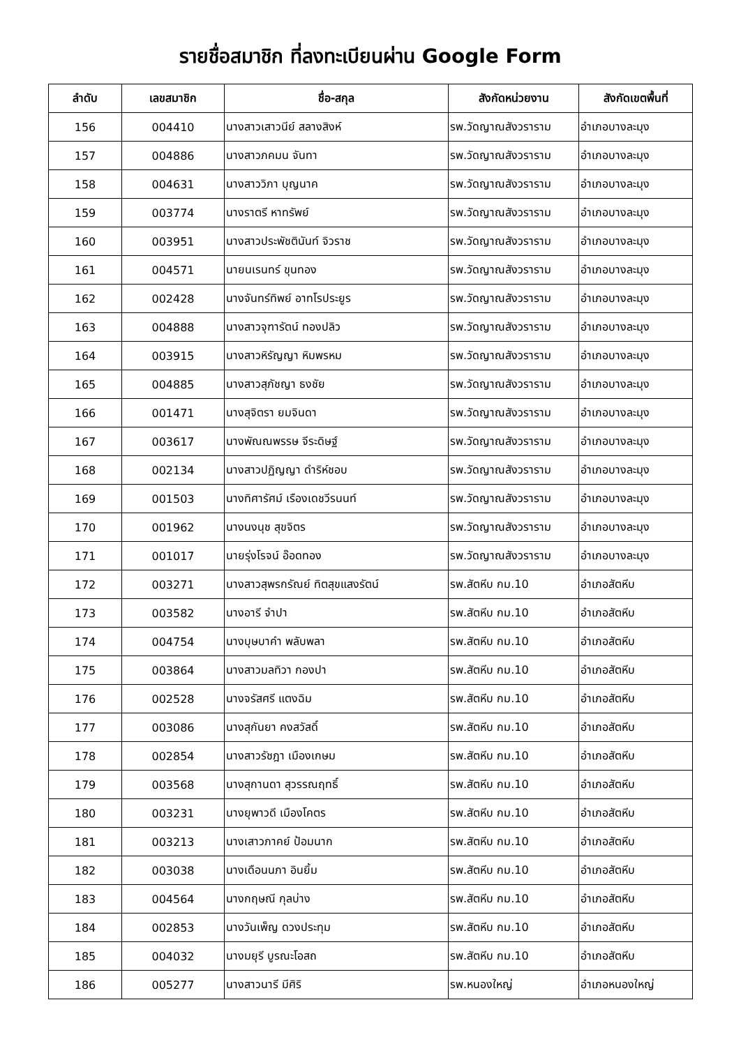รายชื่อสมาชิก ที่ลงทะเบียนผ่าน Google Form
| ลำดับ | เลขสมาชิก | ชื่อ-สกุล | สังกัดหน่วยงาน | สังกัดเขตพื้นที่ |
| --- | --- | --- | --- | --- |
| 156 | 004410 | นางสาวเสาวนีย์ สลางสิงห์ | รพ.วัดญาณสังวราราม | อำเภอบางละมุง |
| 157 | 004886 | นางสาวภคมน จันทา | รพ.วัดญาณสังวราราม | อำเภอบางละมุง |
| 158 | 004631 | นางสาววิภา บุญนาค | รพ.วัดญาณสังวราราม | อำเภอบางละมุง |
| 159 | 003774 | นางราตรี หาทรัพย์ | รพ.วัดญาณสังวราราม | อำเภอบางละมุง |
| 160 | 003951 | นางสาวประพัชตินันท์ จิวราช | รพ.วัดญาณสังวราราม | อำเภอบางละมุง |
| 161 | 004571 | นายนเรนทร์ ขุนทอง | รพ.วัดญาณสังวราราม | อำเภอบางละมุง |
| 162 | 002428 | นางจันทร์ทิพย์ อาทโรประยูร | รพ.วัดญาณสังวราราม | อำเภอบางละมุง |
| 163 | 004888 | นางสาวจุฑารัตน์ ทองปลิว | รพ.วัดญาณสังวราราม | อำเภอบางละมุง |
| 164 | 003915 | นางสาวหิรัญญา หิมพรหม | รพ.วัดญาณสังวราราม | อำเภอบางละมุง |
| 165 | 004885 | นางสาวสุภัชญา ธงชัย | รพ.วัดญาณสังวราราม | อำเภอบางละมุง |
| 166 | 001471 | นางสุจิตรา ยมจินดา | รพ.วัดญาณสังวราราม | อำเภอบางละมุง |
| 167 | 003617 | นางพัณณพรรษ จีระดิษฐ์ | รพ.วัดญาณสังวราราม | อำเภอบางละมุง |
| 168 | 002134 | นางสาวปฏิญญา ดำริห์ชอบ | รพ.วัดญาณสังวราราม | อำเภอบางละมุง |
| 169 | 001503 | นางทิศารัศม์ เรืองเดชวีรนนท์ | รพ.วัดญาณสังวราราม | อำเภอบางละมุง |
| 170 | 001962 | นางนงนุช สุขจิตร | รพ.วัดญาณสังวราราม | อำเภอบางละมุง |
| 171 | 001017 | นายรุ่งโรจน์ อ๊อดทอง | รพ.วัดญาณสังวราราม | อำเภอบางละมุง |
| 172 | 003271 | นางสาวสุพรกรัณย์ ทิตสุขแสงรัตน์ | รพ.สัตหีบ กม.10 | อำเภอสัตหีบ |
| 173 | 003582 | นางอารี จำปา | รพ.สัตหีบ กม.10 | อำเภอสัตหีบ |
| 174 | 004754 | นางบุษบาคำ พลับพลา | รพ.สัตหีบ กม.10 | อำเภอสัตหีบ |
| 175 | 003864 | นางสาวมลทิวา กองปา | รพ.สัตหีบ กม.10 | อำเภอสัตหีบ |
| 176 | 002528 | นางจรัสศรี แตงฉิม | รพ.สัตหีบ กม.10 | อำเภอสัตหีบ |
| 177 | 003086 | นางสุกันยา คงสวัสดิ์ | รพ.สัตหีบ กม.10 | อำเภอสัตหีบ |
| 178 | 002854 | นางสาวรัชฎา เมืองเกษม | รพ.สัตหีบ กม.10 | อำเภอสัตหีบ |
| 179 | 003568 | นางสุกานดา สุวรรณฤทธิ์ | รพ.สัตหีบ กม.10 | อำเภอสัตหีบ |
| 180 | 003231 | นางยุพาวดี เมืองโคตร | รพ.สัตหีบ กม.10 | อำเภอสัตหีบ |
| 181 | 003213 | นางเสาวภาคย์ ป้อมนาก | รพ.สัตหีบ กม.10 | อำเภอสัตหีบ |
| 182 | 003038 | นางเดือนนภา อินยิ้ม | รพ.สัตหีบ กม.10 | อำเภอสัตหีบ |
| 183 | 004564 | นางกฤษณี กุลบ่าง | รพ.สัตหีบ กม.10 | อำเภอสัตหีบ |
| 184 | 002853 | นางวันเพ็ญ ดวงประทุม | รพ.สัตหีบ กม.10 | อำเภอสัตหีบ |
| 185 | 004032 | นางมยุรี บูรณะโอสถ | รพ.สัตหีบ กม.10 | อำเภอสัตหีบ |
| 186 | 005277 | นางสาวนารี มีศิริ | รพ.หนองใหญ่ | อำเภอหนองใหญ่ |